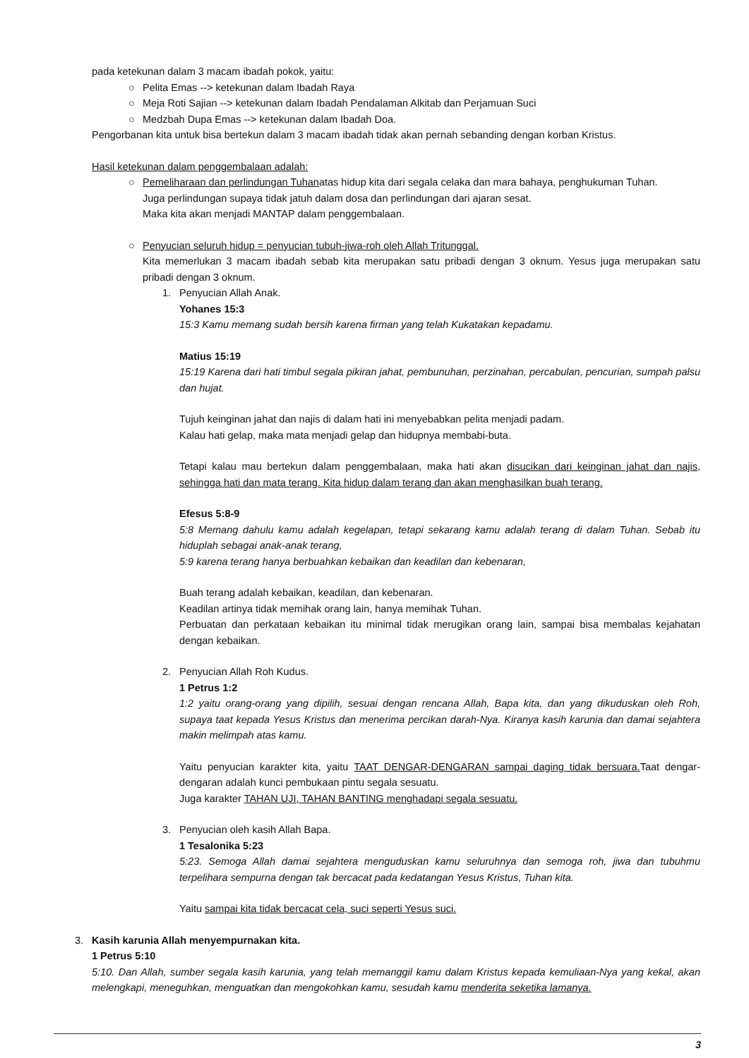pada ketekunan dalam 3 macam ibadah pokok, yaitu:
○ Pelita Emas --> ketekunan dalam Ibadah Raya
○ Meja Roti Sajian --> ketekunan dalam Ibadah Pendalaman Alkitab dan Perjamuan Suci
○ Medzbah Dupa Emas --> ketekunan dalam Ibadah Doa.
Pengorbanan kita untuk bisa bertekun dalam 3 macam ibadah tidak akan pernah sebanding dengan korban Kristus.
Hasil ketekunan dalam penggembalaan adalah:
○ Pemeliharaan dan perlindungan Tuhanatas hidup kita dari segala celaka dan mara bahaya, penghukuman Tuhan.
Juga perlindungan supaya tidak jatuh dalam dosa dan perlindungan dari ajaran sesat.
Maka kita akan menjadi MANTAP dalam penggembalaan.
○ Penyucian seluruh hidup = penyucian tubuh-jiwa-roh oleh Allah Tritunggal.
Kita memerlukan 3 macam ibadah sebab kita merupakan satu pribadi dengan 3 oknum. Yesus juga merupakan satu pribadi dengan 3 oknum.
1. Penyucian Allah Anak.
Yohanes 15:3
15:3 Kamu memang sudah bersih karena firman yang telah Kukatakan kepadamu.
Matius 15:19
15:19 Karena dari hati timbul segala pikiran jahat, pembunuhan, perzinahan, percabulan, pencurian, sumpah palsu dan hujat.
Tujuh keinginan jahat dan najis di dalam hati ini menyebabkan pelita menjadi padam.
Kalau hati gelap, maka mata menjadi gelap dan hidupnya membabi-buta.
Tetapi kalau mau bertekun dalam penggembalaan, maka hati akan disucikan dari keinginan jahat dan najis, sehingga hati dan mata terang. Kita hidup dalam terang dan akan menghasilkan buah terang.
Efesus 5:8-9
5:8 Memang dahulu kamu adalah kegelapan, tetapi sekarang kamu adalah terang di dalam Tuhan. Sebab itu hiduplah sebagai anak-anak terang,
5:9 karena terang hanya berbuahkan kebaikan dan keadilan dan kebenaran,
Buah terang adalah kebaikan, keadilan, dan kebenaran.
Keadilan artinya tidak memihak orang lain, hanya memihak Tuhan.
Perbuatan dan perkataan kebaikan itu minimal tidak merugikan orang lain, sampai bisa membalas kejahatan dengan kebaikan.
2. Penyucian Allah Roh Kudus.
1 Petrus 1:2
1:2 yaitu orang-orang yang dipilih, sesuai dengan rencana Allah, Bapa kita, dan yang dikuduskan oleh Roh, supaya taat kepada Yesus Kristus dan menerima percikan darah-Nya. Kiranya kasih karunia dan damai sejahtera makin melimpah atas kamu.
Yaitu penyucian karakter kita, yaitu TAAT DENGAR-DENGARAN sampai daging tidak bersuara. Taat dengar-dengaran adalah kunci pembukaan pintu segala sesuatu.
Juga karakter TAHAN UJI, TAHAN BANTING menghadapi segala sesuatu.
3. Penyucian oleh kasih Allah Bapa.
1 Tesalonika 5:23
5:23. Semoga Allah damai sejahtera menguduskan kamu seluruhnya dan semoga roh, jiwa dan tubuhmu terpelihara sempurna dengan tak bercacat pada kedatangan Yesus Kristus, Tuhan kita.
Yaitu sampai kita tidak bercacat cela, suci seperti Yesus suci.
3. Kasih karunia Allah menyempurnakan kita.
1 Petrus 5:10
5:10. Dan Allah, sumber segala kasih karunia, yang telah memanggil kamu dalam Kristus kepada kemuliaan-Nya yang kekal, akan melengkapi, meneguhkan, menguatkan dan mengokohkan kamu, sesudah kamu menderita seketika lamanya.
3